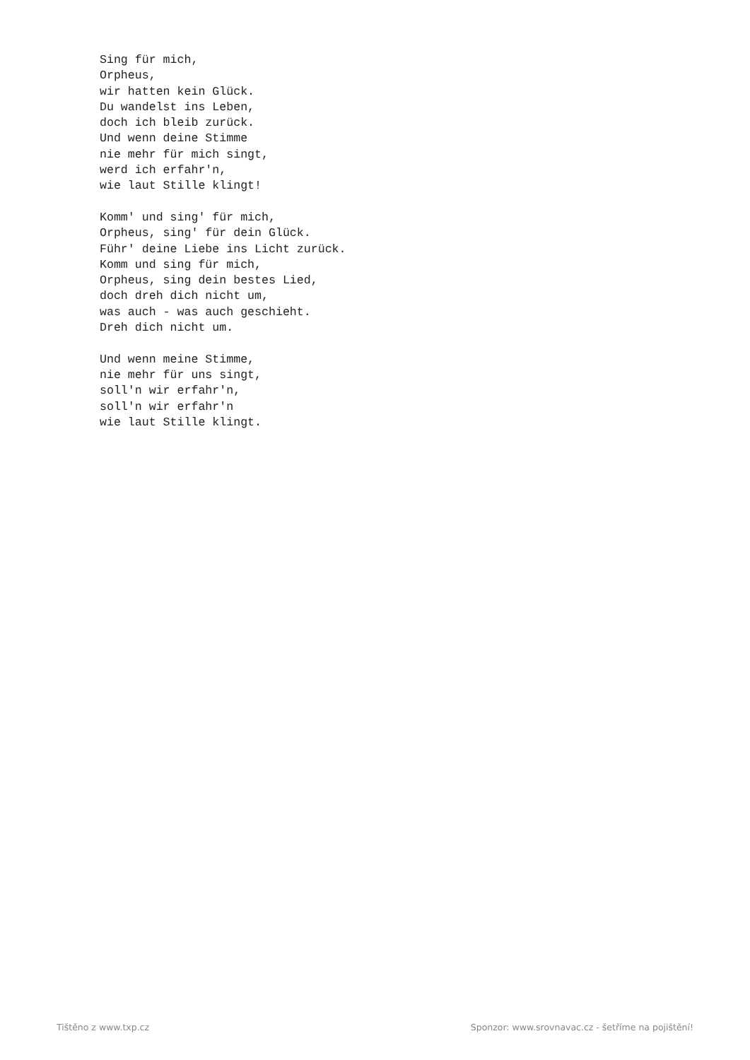Sing für mich,
Orpheus,
wir hatten kein Glück.
Du wandelst ins Leben,
doch ich bleib zurück.
Und wenn deine Stimme
nie mehr für mich singt,
werd ich erfahr'n,
wie laut Stille klingt!

Komm' und sing' für mich,
Orpheus, sing' für dein Glück.
Führ' deine Liebe ins Licht zurück.
Komm und sing für mich,
Orpheus, sing dein bestes Lied,
doch dreh dich nicht um,
was auch - was auch geschieht.
Dreh dich nicht um.

Und wenn meine Stimme,
nie mehr für uns singt,
soll'n wir erfahr'n,
soll'n wir erfahr'n
wie laut Stille klingt.
Tištěno z www.txp.cz Sponzor: www.srovnavac.cz - šetříme na pojištění!